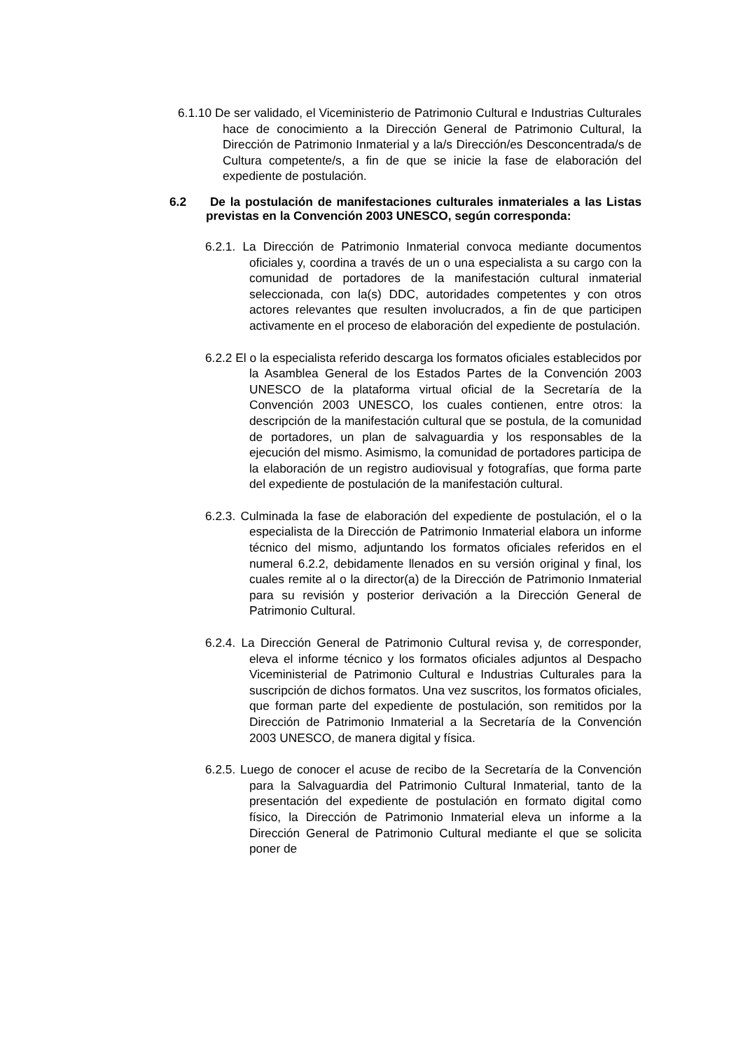6.1.10 De ser validado, el Viceministerio de Patrimonio Cultural e Industrias Culturales hace de conocimiento a la Dirección General de Patrimonio Cultural, la Dirección de Patrimonio Inmaterial y a la/s Dirección/es Desconcentrada/s de Cultura competente/s, a fin de que se inicie la fase de elaboración del expediente de postulación.
6.2 De la postulación de manifestaciones culturales inmateriales a las Listas previstas en la Convención 2003 UNESCO, según corresponda:
6.2.1. La Dirección de Patrimonio Inmaterial convoca mediante documentos oficiales y, coordina a través de un o una especialista a su cargo con la comunidad de portadores de la manifestación cultural inmaterial seleccionada, con la(s) DDC, autoridades competentes y con otros actores relevantes que resulten involucrados, a fin de que participen activamente en el proceso de elaboración del expediente de postulación.
6.2.2 El o la especialista referido descarga los formatos oficiales establecidos por la Asamblea General de los Estados Partes de la Convención 2003 UNESCO de la plataforma virtual oficial de la Secretaría de la Convención 2003 UNESCO, los cuales contienen, entre otros: la descripción de la manifestación cultural que se postula, de la comunidad de portadores, un plan de salvaguardia y los responsables de la ejecución del mismo. Asimismo, la comunidad de portadores participa de la elaboración de un registro audiovisual y fotografías, que forma parte del expediente de postulación de la manifestación cultural.
6.2.3. Culminada la fase de elaboración del expediente de postulación, el o la especialista de la Dirección de Patrimonio Inmaterial elabora un informe técnico del mismo, adjuntando los formatos oficiales referidos en el numeral 6.2.2, debidamente llenados en su versión original y final, los cuales remite al o la director(a) de la Dirección de Patrimonio Inmaterial para su revisión y posterior derivación a la Dirección General de Patrimonio Cultural.
6.2.4. La Dirección General de Patrimonio Cultural revisa y, de corresponder, eleva el informe técnico y los formatos oficiales adjuntos al Despacho Viceministerial de Patrimonio Cultural e Industrias Culturales para la suscripción de dichos formatos. Una vez suscritos, los formatos oficiales, que forman parte del expediente de postulación, son remitidos por la Dirección de Patrimonio Inmaterial a la Secretaría de la Convención 2003 UNESCO, de manera digital y física.
6.2.5. Luego de conocer el acuse de recibo de la Secretaría de la Convención para la Salvaguardia del Patrimonio Cultural Inmaterial, tanto de la presentación del expediente de postulación en formato digital como físico, la Dirección de Patrimonio Inmaterial eleva un informe a la Dirección General de Patrimonio Cultural mediante el que se solicita poner de